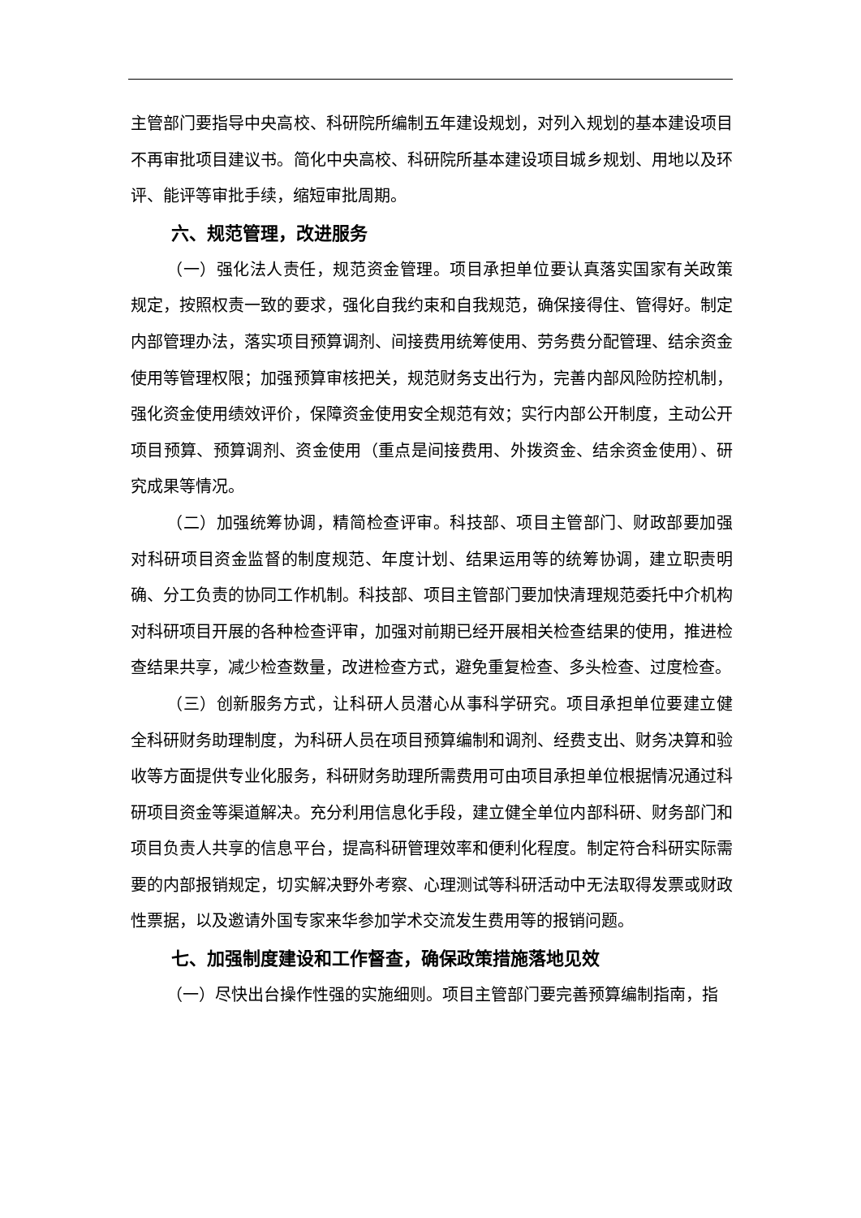主管部门要指导中央高校、科研院所编制五年建设规划，对列入规划的基本建设项目不再审批项目建议书。简化中央高校、科研院所基本建设项目城乡规划、用地以及环评、能评等审批手续，缩短审批周期。
六、规范管理，改进服务
（一）强化法人责任，规范资金管理。项目承担单位要认真落实国家有关政策规定，按照权责一致的要求，强化自我约束和自我规范，确保接得住、管得好。制定内部管理办法，落实项目预算调剂、间接费用统筹使用、劳务费分配管理、结余资金使用等管理权限；加强预算审核把关，规范财务支出行为，完善内部风险防控机制，强化资金使用绩效评价，保障资金使用安全规范有效；实行内部公开制度，主动公开项目预算、预算调剂、资金使用（重点是间接费用、外拨资金、结余资金使用）、研究成果等情况。
（二）加强统筹协调，精简检查评审。科技部、项目主管部门、财政部要加强对科研项目资金监督的制度规范、年度计划、结果运用等的统筹协调，建立职责明确、分工负责的协同工作机制。科技部、项目主管部门要加快清理规范委托中介机构对科研项目开展的各种检查评审，加强对前期已经开展相关检查结果的使用，推进检查结果共享，减少检查数量，改进检查方式，避免重复检查、多头检查、过度检查。
（三）创新服务方式，让科研人员潜心从事科学研究。项目承担单位要建立健全科研财务助理制度，为科研人员在项目预算编制和调剂、经费支出、财务决算和验收等方面提供专业化服务，科研财务助理所需费用可由项目承担单位根据情况通过科研项目资金等渠道解决。充分利用信息化手段，建立健全单位内部科研、财务部门和项目负责人共享的信息平台，提高科研管理效率和便利化程度。制定符合科研实际需要的内部报销规定，切实解决野外考察、心理测试等科研活动中无法取得发票或财政性票据，以及邀请外国专家来华参加学术交流发生费用等的报销问题。
七、加强制度建设和工作督查，确保政策措施落地见效
（一）尽快出台操作性强的实施细则。项目主管部门要完善预算编制指南，指